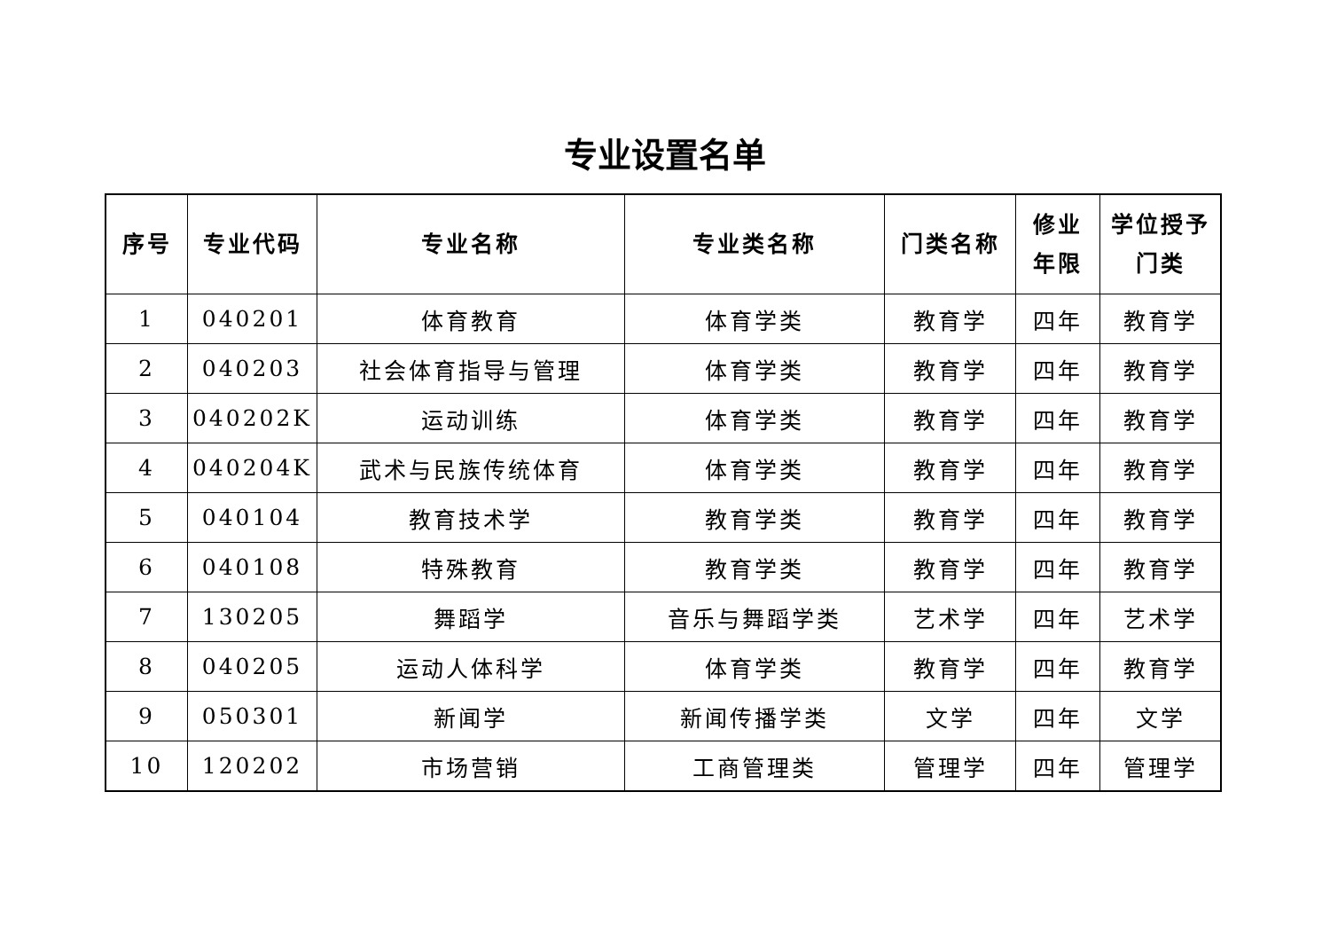专业设置名单
| 序号 | 专业代码 | 专业名称 | 专业类名称 | 门类名称 | 修业 年限 | 学位授予 门类 |
| --- | --- | --- | --- | --- | --- | --- |
| 1 | 040201 | 体育教育 | 体育学类 | 教育学 | 四年 | 教育学 |
| 2 | 040203 | 社会体育指导与管理 | 体育学类 | 教育学 | 四年 | 教育学 |
| 3 | 040202K | 运动训练 | 体育学类 | 教育学 | 四年 | 教育学 |
| 4 | 040204K | 武术与民族传统体育 | 体育学类 | 教育学 | 四年 | 教育学 |
| 5 | 040104 | 教育技术学 | 教育学类 | 教育学 | 四年 | 教育学 |
| 6 | 040108 | 特殊教育 | 教育学类 | 教育学 | 四年 | 教育学 |
| 7 | 130205 | 舞蹈学 | 音乐与舞蹈学类 | 艺术学 | 四年 | 艺术学 |
| 8 | 040205 | 运动人体科学 | 体育学类 | 教育学 | 四年 | 教育学 |
| 9 | 050301 | 新闻学 | 新闻传播学类 | 文学 | 四年 | 文学 |
| 10 | 120202 | 市场营销 | 工商管理类 | 管理学 | 四年 | 管理学 |